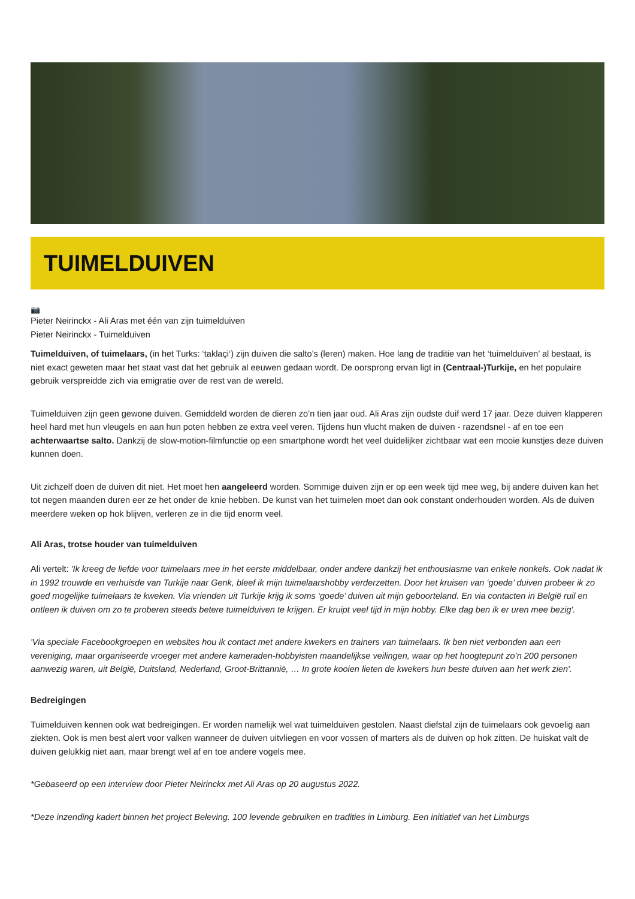TUIMELDUIVEN
📷
Pieter Neirinckx - Ali Aras met één van zijn tuimelduiven
Pieter Neirinckx - Tuimelduiven
Tuimelduiven, of tuimelaars, (in het Turks: ‘taklaçi‘) zijn duiven die salto’s (leren) maken. Hoe lang de traditie van het ‘tuimelduiven’ al bestaat, is niet exact geweten maar het staat vast dat het gebruik al eeuwen gedaan wordt. De oorsprong ervan ligt in (Centraal-)Turkije, en het populaire gebruik verspreidde zich via emigratie over de rest van de wereld.
Tuimelduiven zijn geen gewone duiven. Gemiddeld worden de dieren zo’n tien jaar oud. Ali Aras zijn oudste duif werd 17 jaar. Deze duiven klapperen heel hard met hun vleugels en aan hun poten hebben ze extra veel veren. Tijdens hun vlucht maken de duiven - razendsnel - af en toe een achterwaartse salto. Dankzij de slow-motion-filmfunctie op een smartphone wordt het veel duidelijker zichtbaar wat een mooie kunstjes deze duiven kunnen doen.
Uit zichzelf doen de duiven dit niet. Het moet hen aangeleerd worden. Sommige duiven zijn er op een week tijd mee weg, bij andere duiven kan het tot negen maanden duren eer ze het onder de knie hebben. De kunst van het tuimelen moet dan ook constant onderhouden worden. Als de duiven meerdere weken op hok blijven, verleren ze in die tijd enorm veel.
Ali Aras, trotse houder van tuimelduiven
Ali vertelt: 'Ik kreeg de liefde voor tuimelaars mee in het eerste middelbaar, onder andere dankzij het enthousiasme van enkele nonkels. Ook nadat ik in 1992 trouwde en verhuisde van Turkije naar Genk, bleef ik mijn tuimelaarshobby verderzetten. Door het kruisen van ‘goede’ duiven probeer ik zo goed mogelijke tuimelaars te kweken. Via vrienden uit Turkije krijg ik soms ‘goede’ duiven uit mijn geboorteland. En via contacten in België ruil en ontleen ik duiven om zo te proberen steeds betere tuimelduiven te krijgen. Er kruipt veel tijd in mijn hobby. Elke dag ben ik er uren mee bezig'.
'Via speciale Facebookgroepen en websites hou ik contact met andere kwekers en trainers van tuimelaars. Ik ben niet verbonden aan een vereniging, maar organiseerde vroeger met andere kameraden-hobbyisten maandelijkse veilingen, waar op het hoogtepunt zo’n 200 personen aanwezig waren, uit België, Duitsland, Nederland, Groot-Brittannië, … In grote kooien lieten de kwekers hun beste duiven aan het werk zien'.
Bedreigingen
Tuimelduiven kennen ook wat bedreigingen. Er worden namelijk wel wat tuimelduiven gestolen. Naast diefstal zijn de tuimelaars ook gevoelig aan ziekten. Ook is men best alert voor valken wanneer de duiven uitvliegen en voor vossen of marters als de duiven op hok zitten. De huiskat valt de duiven gelukkig niet aan, maar brengt wel af en toe andere vogels mee.
*Gebaseerd op een interview door Pieter Neirinckx met Ali Aras op 20 augustus 2022.
*Deze inzending kadert binnen het project Beleving. 100 levende gebruiken en tradities in Limburg. Een initiatief van het Limburgs